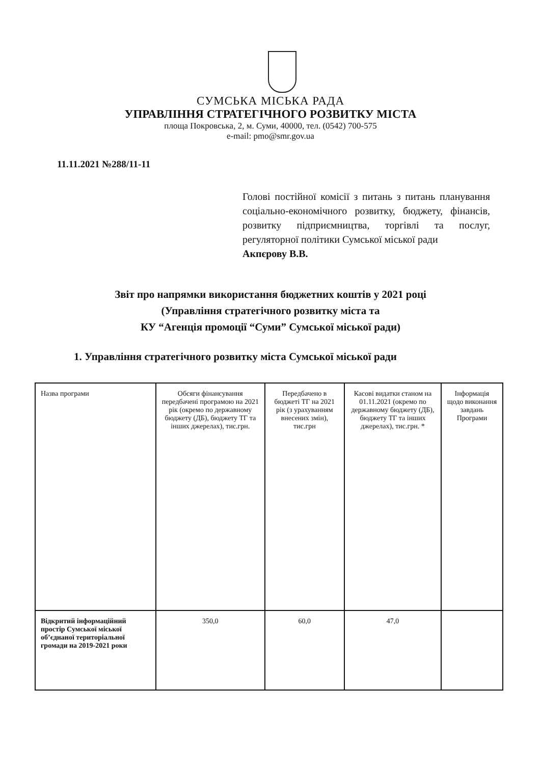СУМСЬКА МІСЬКА РАДА
УПРАВЛІННЯ СТРАТЕГІЧНОГО РОЗВИТКУ МІСТА
площа Покровська, 2, м. Суми, 40000, тел. (0542) 700-575
e-mail: pmo@smr.gov.ua
11.11.2021 №288/11-11
Голові постійної комісії з питань з питань планування соціально-економічного розвитку, бюджету, фінансів, розвитку підприємництва, торгівлі та послуг, регуляторної політики Сумської міської ради
Акпєрову В.В.
Звіт про напрямки використання бюджетних коштів у 2021 році
(Управління стратегічного розвитку міста та
КУ “Агенція промоції “Суми” Сумської міської ради)
1. Управління стратегічного розвитку міста Сумської міської ради
| Назва програми | Обсяги фінансування передбачені програмою на 2021 рік (окремо по державному бюджету (ДБ), бюджету ТГ та інших джерелах), тис.грн. | Передбачено в бюджеті ТГ на 2021 рік (з урахуванням внесених змін), тис.грн | Касові видатки станом на 01.11.2021 (окремо по державному бюджету (ДБ), бюджету ТГ та інших джерелах), тис.грн. * | Інформація щодо виконання завдань Програми |
| --- | --- | --- | --- | --- |
| Відкритий інформаційний простір Сумської міської об’єднаної територіальної громади на 2019-2021 роки | 350,0 | 60,0 | 47,0 | |